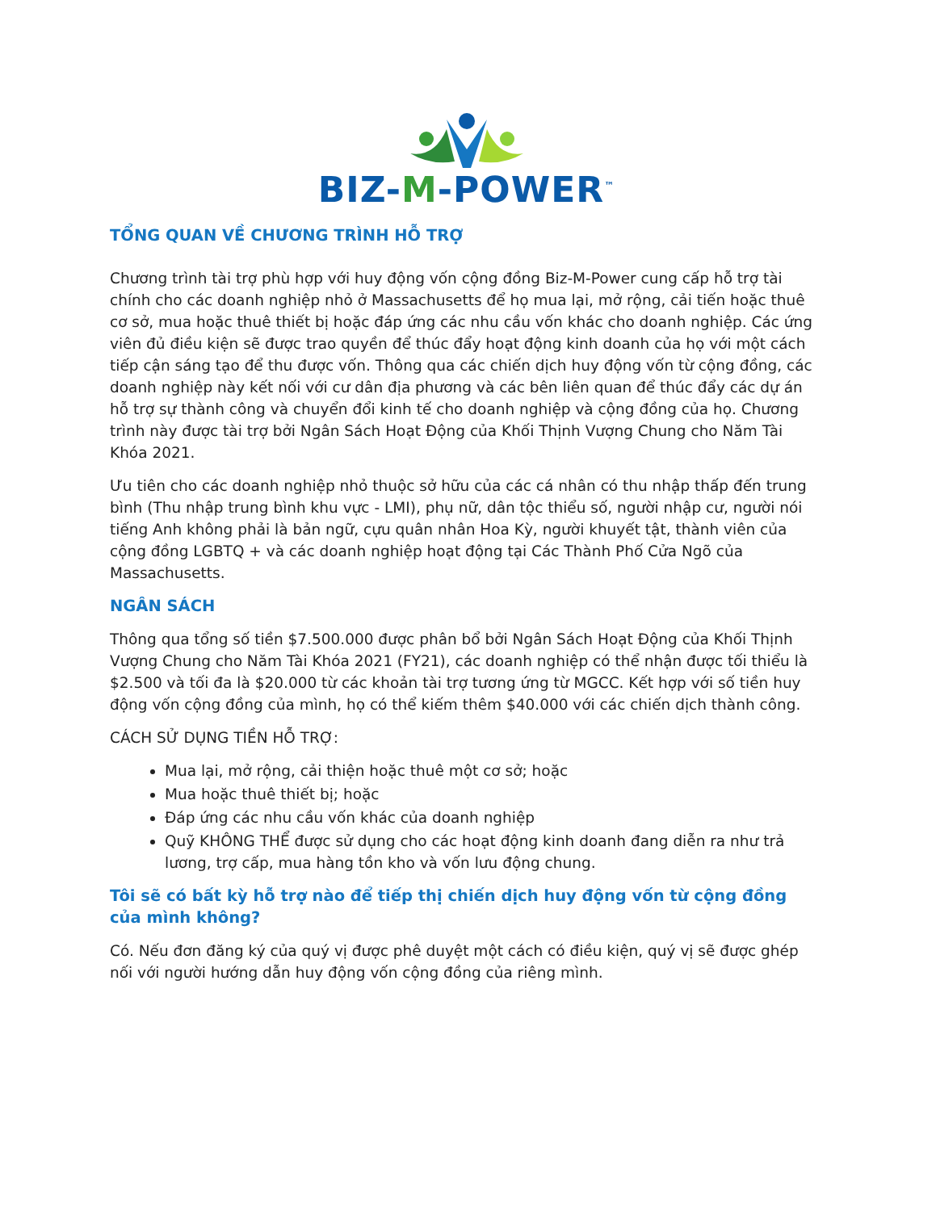BIZ-M-POWER<sup>™</sup>
TỔNG QUAN VỀ CHƯƠNG TRÌNH HỖ TRỢ
Chương trình tài trợ phù hợp với huy động vốn cộng đồng Biz-M-Power cung cấp hỗ trợ tài chính cho các doanh nghiệp nhỏ ở Massachusetts để họ mua lại, mở rộng, cải tiến hoặc thuê cơ sở, mua hoặc thuê thiết bị hoặc đáp ứng các nhu cầu vốn khác cho doanh nghiệp. Các ứng viên đủ điều kiện sẽ được trao quyền để thúc đẩy hoạt động kinh doanh của họ với một cách tiếp cận sáng tạo để thu được vốn. Thông qua các chiến dịch huy động vốn từ cộng đồng, các doanh nghiệp này kết nối với cư dân địa phương và các bên liên quan để thúc đẩy các dự án hỗ trợ sự thành công và chuyển đổi kinh tế cho doanh nghiệp và cộng đồng của họ. Chương trình này được tài trợ bởi Ngân Sách Hoạt Động của Khối Thịnh Vượng Chung cho Năm Tài Khóa 2021.
Ưu tiên cho các doanh nghiệp nhỏ thuộc sở hữu của các cá nhân có thu nhập thấp đến trung bình (Thu nhập trung bình khu vực - LMI), phụ nữ, dân tộc thiểu số, người nhập cư, người nói tiếng Anh không phải là bản ngữ, cựu quân nhân Hoa Kỳ, người khuyết tật, thành viên của cộng đồng LGBTQ + và các doanh nghiệp hoạt động tại Các Thành Phố Cửa Ngõ của Massachusetts.
NGÂN SÁCH
Thông qua tổng số tiền $7.500.000 được phân bổ bởi Ngân Sách Hoạt Động của Khối Thịnh Vượng Chung cho Năm Tài Khóa 2021 (FY21), các doanh nghiệp có thể nhận được tối thiểu là $2.500 và tối đa là $20.000 từ các khoản tài trợ tương ứng từ MGCC. Kết hợp với số tiền huy động vốn cộng đồng của mình, họ có thể kiếm thêm $40.000 với các chiến dịch thành công.
CÁCH SỬ DỤNG TIỀN HỖ TRỢ:
Mua lại, mở rộng, cải thiện hoặc thuê một cơ sở; hoặc
Mua hoặc thuê thiết bị; hoặc
Đáp ứng các nhu cầu vốn khác của doanh nghiệp
Quỹ KHÔNG THỂ được sử dụng cho các hoạt động kinh doanh đang diễn ra như trả lương, trợ cấp, mua hàng tồn kho và vốn lưu động chung.
Tôi sẽ có bất kỳ hỗ trợ nào để tiếp thị chiến dịch huy động vốn từ cộng đồng của mình không?
Có. Nếu đơn đăng ký của quý vị được phê duyệt một cách có điều kiện, quý vị sẽ được ghép nối với người hướng dẫn huy động vốn cộng đồng của riêng mình.